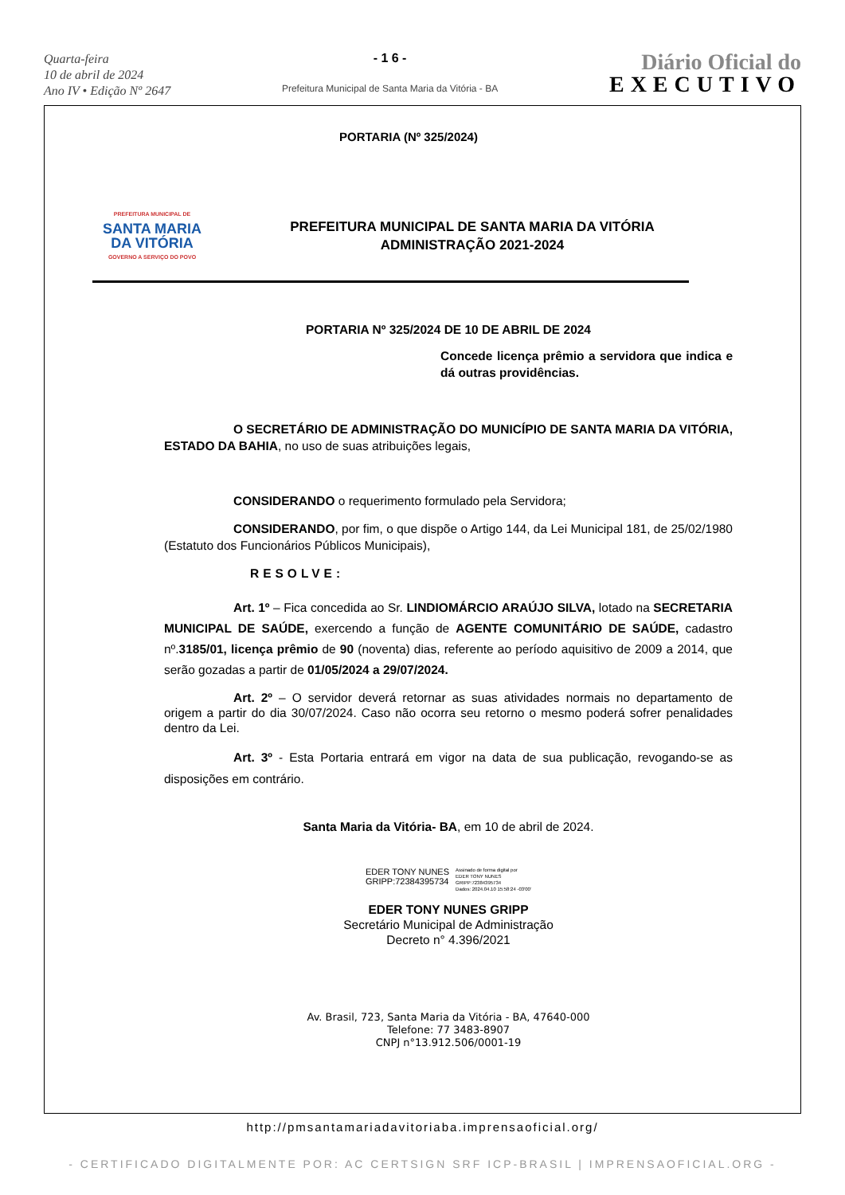Quarta-feira
10 de abril de 2024
Ano IV • Edição Nº 2647
- 1 6 -
Prefeitura Municipal de Santa Maria da Vitória - BA
Diário Oficial do
EXECUTIVO
PORTARIA (Nº 325/2024)
PREFEITURA MUNICIPAL DE
SANTA MARIA
DA VITÓRIA
GOVERNO A SERVIÇO DO POVO
PREFEITURA MUNICIPAL DE SANTA MARIA DA VITÓRIA
ADMINISTRAÇÃO 2021-2024
PORTARIA Nº 325/2024 DE 10 DE ABRIL DE 2024
Concede licença prêmio a servidora que indica e dá outras providências.
O SECRETÁRIO DE ADMINISTRAÇÃO DO MUNICÍPIO DE SANTA MARIA DA VITÓRIA, ESTADO DA BAHIA, no uso de suas atribuições legais,
CONSIDERANDO o requerimento formulado pela Servidora;
CONSIDERANDO, por fim, o que dispõe o Artigo 144, da Lei Municipal 181, de 25/02/1980 (Estatuto dos Funcionários Públicos Municipais),
RESOLVE:
Art. 1º – Fica concedida ao Sr. LINDIOMÁRCIO ARAÚJO SILVA, lotado na SECRETARIA MUNICIPAL DE SAÚDE, exercendo a função de AGENTE COMUNITÁRIO DE SAÚDE, cadastro nº.3185/01, licença prêmio de 90 (noventa) dias, referente ao período aquisitivo de 2009 a 2014, que serão gozadas a partir de 01/05/2024 a 29/07/2024.
Art. 2º – O servidor deverá retornar as suas atividades normais no departamento de origem a partir do dia 30/07/2024. Caso não ocorra seu retorno o mesmo poderá sofrer penalidades dentro da Lei.
Art. 3º - Esta Portaria entrará em vigor na data de sua publicação, revogando-se as disposições em contrário.
Santa Maria da Vitória- BA, em 10 de abril de 2024.
EDER TONY NUNES
GRIPP:72384395734
Assinado de forma digital por
EDER TONY NUNES
GRIPP:72384395734
Dados: 2024.04.10 15:58:24 -03'00'
EDER TONY NUNES GRIPP
Secretário Municipal de Administração
Decreto n° 4.396/2021
Av. Brasil, 723, Santa Maria da Vitória - BA, 47640-000
Telefone: 77 3483-8907
CNPJ n°13.912.506/0001-19
http://pmsantamariadavitoriaba.imprensaoficial.org/
- CERTIFICADO DIGITALMENTE POR: AC CERTSIGN SRF ICP-BRASIL | IMPRENSAOFICIAL.ORG -